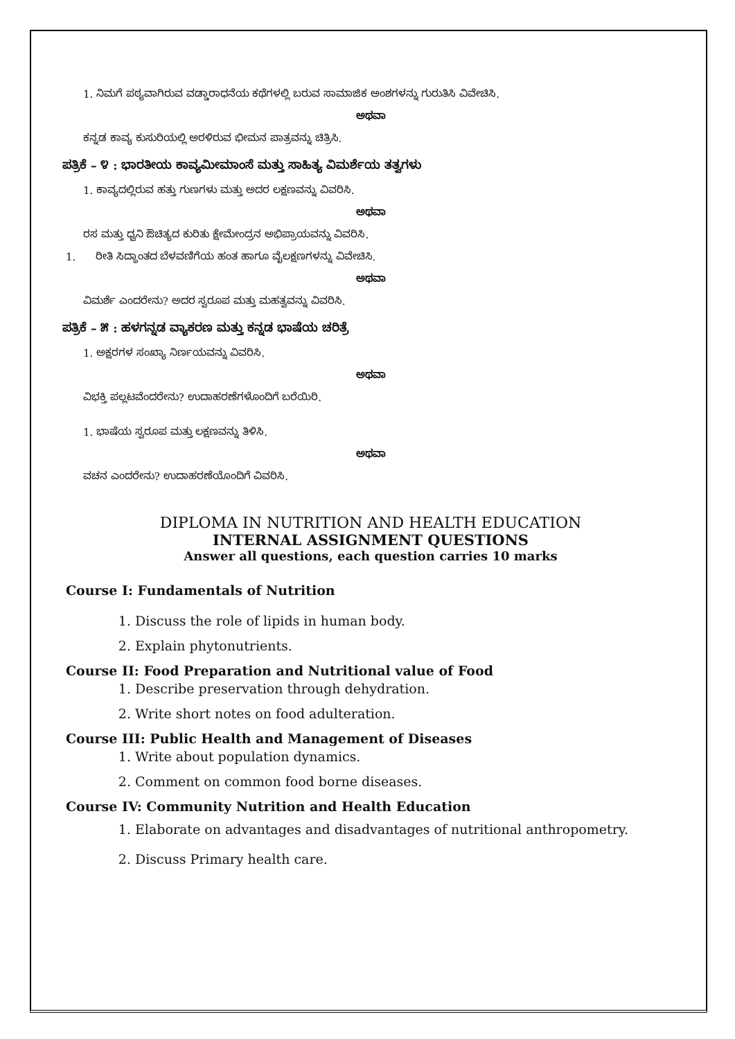1. ನಿಮಗೆ ಪಠ್ಯವಾಗಿರುವ ವಡ್ಡಾರಾಧನೆಯ ಕಥೆಗಳಲ್ಲಿ ಬರುವ ಸಾಮಾಜಿಕ ಅಂಶಗಳನ್ನು ಗುರುತಿಸಿ ವಿವೇಚಿಸಿ.
ಅಥವಾ
ಕನ್ನಡ ಕಾವ್ಯ ಕುಸುರಿಯಲ್ಲಿ ಅರಳಿರುವ ಭೀಮನ ಪಾತ್ರವನ್ನು ಚಿತ್ರಿಸಿ.
ಪತ್ರಿಕೆ – ೪ : ಭಾರತೀಯ ಕಾವ್ಯಮೀಮಾಂಸೆ ಮತ್ತು ಸಾಹಿತ್ಯ ವಿಮರ್ಶೆಯ ತತ್ವಗಳು
1. ಕಾವ್ಯದಲ್ಲಿರುವ ಹತ್ತು ಗುಣಗಳು ಮತ್ತು ಅದರ ಲಕ್ಷಣವನ್ನು ವಿವರಿಸಿ.
ಅಥವಾ
ರಸ ಮತ್ತು ಧ್ವನಿ ಔಚಿತ್ಯದ ಕುರಿತು ಕ್ಷೇಮೇಂದ್ರನ ಅಭಿಪ್ರಾಯವನ್ನು ವಿವರಿಸಿ.
1. ರೀತಿ ಸಿದ್ಧಾಂತದ ಬೆಳವಣಿಗೆಯ ಹಂತ ಹಾಗೂ ವೈಲಕ್ಷಣಗಳನ್ನು ವಿವೇಚಿಸಿ.
ಅಥವಾ
ವಿಮರ್ಶೆ ಎಂದರೇನು? ಅದರ ಸ್ವರೂಪ ಮತ್ತು ಮಹತ್ವವನ್ನು ವಿವರಿಸಿ.
ಪತ್ರಿಕೆ – ೫ : ಹಳಗನ್ನಡ ವ್ಯಾಕರಣ ಮತ್ತು ಕನ್ನಡ ಭಾಷೆಯ ಚರಿತ್ರೆ
1. ಅಕ್ಷರಗಳ ಸಂಖ್ಯಾ ನಿರ್ಣಯವನ್ನು ವಿವರಿಸಿ.
ಅಥವಾ
ವಿಭಕ್ತಿ ಪಲ್ಲಟವೆಂದರೇನು? ಉದಾಹರಣೆಗಳೊಂದಿಗೆ ಬರೆಯಿರಿ.
1. ಭಾಷೆಯ ಸ್ವರೂಪ ಮತ್ತು ಲಕ್ಷಣವನ್ನು ತಿಳಿಸಿ.
ಅಥವಾ
ವಚನ ಎಂದರೇನು? ಉದಾಹರಣೆಯೊಂದಿಗೆ ವಿವರಿಸಿ.
DIPLOMA IN NUTRITION AND HEALTH EDUCATION
INTERNAL ASSIGNMENT QUESTIONS
Answer all questions, each question carries 10 marks
Course I: Fundamentals of Nutrition
1. Discuss the role of lipids in human body.
2. Explain phytonutrients.
Course II: Food Preparation and Nutritional value of Food
1. Describe preservation through dehydration.
2. Write short notes on food adulteration.
Course III: Public Health and Management of Diseases
1. Write about population dynamics.
2. Comment on common food borne diseases.
Course IV: Community Nutrition and Health Education
1. Elaborate on advantages and disadvantages of nutritional anthropometry.
2. Discuss Primary health care.